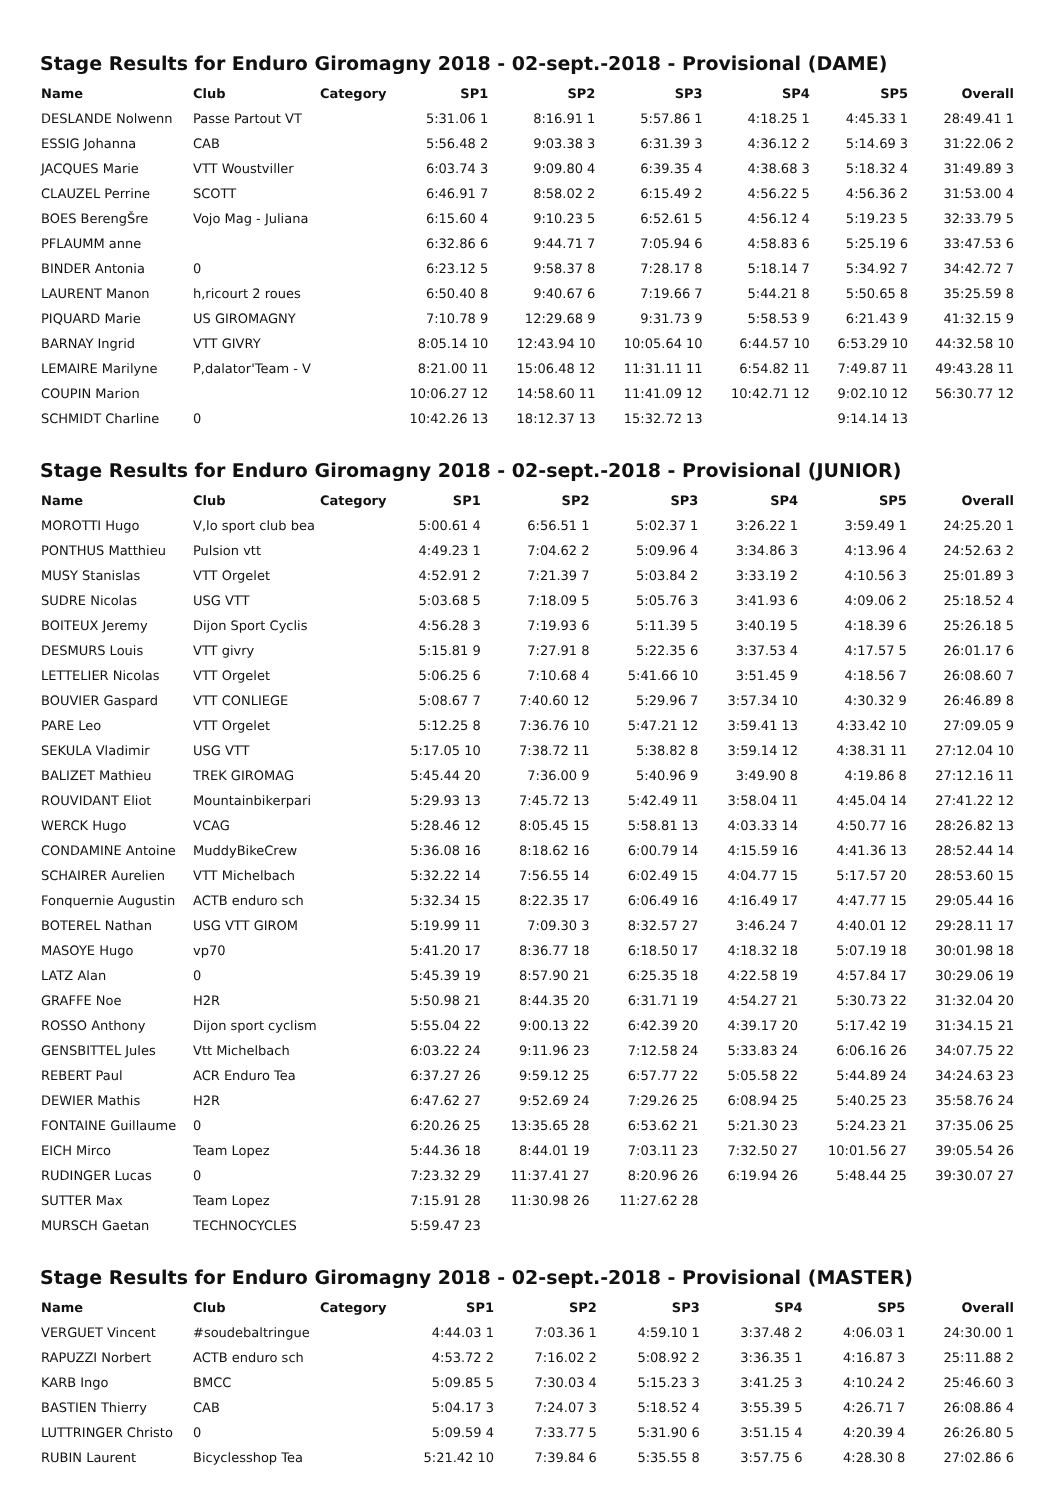Stage Results for Enduro Giromagny 2018 - 02-sept.-2018 - Provisional (DAME)
| Name | Club | Category | SP1 | SP2 | SP3 | SP4 | SP5 | Overall |
| --- | --- | --- | --- | --- | --- | --- | --- | --- |
| DESLANDE Nolwenn | Passe Partout VT | | 5:31.06 1 | 8:16.91 1 | 5:57.86 1 | 4:18.25 1 | 4:45.33 1 | 28:49.41 1 |
| ESSIG Johanna | CAB | | 5:56.48 2 | 9:03.38 3 | 6:31.39 3 | 4:36.12 2 | 5:14.69 3 | 31:22.06 2 |
| JACQUES Marie | VTT Woustviller | | 6:03.74 3 | 9:09.80 4 | 6:39.35 4 | 4:38.68 3 | 5:18.32 4 | 31:49.89 3 |
| CLAUZEL Perrine | SCOTT | | 6:46.91 7 | 8:58.02 2 | 6:15.49 2 | 4:56.22 5 | 4:56.36 2 | 31:53.00 4 |
| BOES BerengŠre | Vojo Mag - Juliana | | 6:15.60 4 | 9:10.23 5 | 6:52.61 5 | 4:56.12 4 | 5:19.23 5 | 32:33.79 5 |
| PFLAUMM anne | | | 6:32.86 6 | 9:44.71 7 | 7:05.94 6 | 4:58.83 6 | 5:25.19 6 | 33:47.53 6 |
| BINDER Antonia | 0 | | 6:23.12 5 | 9:58.37 8 | 7:28.17 8 | 5:18.14 7 | 5:34.92 7 | 34:42.72 7 |
| LAURENT Manon | h,ricourt 2 roues | | 6:50.40 8 | 9:40.67 6 | 7:19.66 7 | 5:44.21 8 | 5:50.65 8 | 35:25.59 8 |
| PIQUARD Marie | US GIROMAGNY | | 7:10.78 9 | 12:29.68 9 | 9:31.73 9 | 5:58.53 9 | 6:21.43 9 | 41:32.15 9 |
| BARNAY Ingrid | VTT GIVRY | | 8:05.14 10 | 12:43.94 10 | 10:05.64 10 | 6:44.57 10 | 6:53.29 10 | 44:32.58 10 |
| LEMAIRE Marilyne | P,dalator'Team - V | | 8:21.00 11 | 15:06.48 12 | 11:31.11 11 | 6:54.82 11 | 7:49.87 11 | 49:43.28 11 |
| COUPIN Marion | | | 10:06.27 12 | 14:58.60 11 | 11:41.09 12 | 10:42.71 12 | 9:02.10 12 | 56:30.77 12 |
| SCHMIDT Charline | 0 | | 10:42.26 13 | 18:12.37 13 | 15:32.72 13 | | 9:14.14 13 | |
Stage Results for Enduro Giromagny 2018 - 02-sept.-2018 - Provisional (JUNIOR)
| Name | Club | Category | SP1 | SP2 | SP3 | SP4 | SP5 | Overall |
| --- | --- | --- | --- | --- | --- | --- | --- | --- |
| MOROTTI Hugo | V,lo sport club bea | | 5:00.61 4 | 6:56.51 1 | 5:02.37 1 | 3:26.22 1 | 3:59.49 1 | 24:25.20 1 |
| PONTHUS Matthieu | Pulsion vtt | | 4:49.23 1 | 7:04.62 2 | 5:09.96 4 | 3:34.86 3 | 4:13.96 4 | 24:52.63 2 |
| MUSY Stanislas | VTT Orgelet | | 4:52.91 2 | 7:21.39 7 | 5:03.84 2 | 3:33.19 2 | 4:10.56 3 | 25:01.89 3 |
| SUDRE Nicolas | USG VTT | | 5:03.68 5 | 7:18.09 5 | 5:05.76 3 | 3:41.93 6 | 4:09.06 2 | 25:18.52 4 |
| BOITEUX Jeremy | Dijon Sport Cyclis | | 4:56.28 3 | 7:19.93 6 | 5:11.39 5 | 3:40.19 5 | 4:18.39 6 | 25:26.18 5 |
| DESMURS Louis | VTT givry | | 5:15.81 9 | 7:27.91 8 | 5:22.35 6 | 3:37.53 4 | 4:17.57 5 | 26:01.17 6 |
| LETTELIER Nicolas | VTT Orgelet | | 5:06.25 6 | 7:10.68 4 | 5:41.66 10 | 3:51.45 9 | 4:18.56 7 | 26:08.60 7 |
| BOUVIER Gaspard | VTT CONLIEGE | | 5:08.67 7 | 7:40.60 12 | 5:29.96 7 | 3:57.34 10 | 4:30.32 9 | 26:46.89 8 |
| PARE Leo | VTT Orgelet | | 5:12.25 8 | 7:36.76 10 | 5:47.21 12 | 3:59.41 13 | 4:33.42 10 | 27:09.05 9 |
| SEKULA Vladimir | USG VTT | | 5:17.05 10 | 7:38.72 11 | 5:38.82 8 | 3:59.14 12 | 4:38.31 11 | 27:12.04 10 |
| BALIZET Mathieu | TREK GIROMAG | | 5:45.44 20 | 7:36.00 9 | 5:40.96 9 | 3:49.90 8 | 4:19.86 8 | 27:12.16 11 |
| ROUVIDANT Eliot | Mountainbikerpari | | 5:29.93 13 | 7:45.72 13 | 5:42.49 11 | 3:58.04 11 | 4:45.04 14 | 27:41.22 12 |
| WERCK Hugo | VCAG | | 5:28.46 12 | 8:05.45 15 | 5:58.81 13 | 4:03.33 14 | 4:50.77 16 | 28:26.82 13 |
| CONDAMINE Antoine | MuddyBikeCrew | | 5:36.08 16 | 8:18.62 16 | 6:00.79 14 | 4:15.59 16 | 4:41.36 13 | 28:52.44 14 |
| SCHAIRER Aurelien | VTT Michelbach | | 5:32.22 14 | 7:56.55 14 | 6:02.49 15 | 4:04.77 15 | 5:17.57 20 | 28:53.60 15 |
| Fonquernie Augustin | ACTB enduro sch | | 5:32.34 15 | 8:22.35 17 | 6:06.49 16 | 4:16.49 17 | 4:47.77 15 | 29:05.44 16 |
| BOTEREL Nathan | USG VTT GIROM | | 5:19.99 11 | 7:09.30 3 | 8:32.57 27 | 3:46.24 7 | 4:40.01 12 | 29:28.11 17 |
| MASOYE Hugo | vp70 | | 5:41.20 17 | 8:36.77 18 | 6:18.50 17 | 4:18.32 18 | 5:07.19 18 | 30:01.98 18 |
| LATZ Alan | 0 | | 5:45.39 19 | 8:57.90 21 | 6:25.35 18 | 4:22.58 19 | 4:57.84 17 | 30:29.06 19 |
| GRAFFE Noe | H2R | | 5:50.98 21 | 8:44.35 20 | 6:31.71 19 | 4:54.27 21 | 5:30.73 22 | 31:32.04 20 |
| ROSSO Anthony | Dijon sport cyclism | | 5:55.04 22 | 9:00.13 22 | 6:42.39 20 | 4:39.17 20 | 5:17.42 19 | 31:34.15 21 |
| GENSBITTEL Jules | Vtt Michelbach | | 6:03.22 24 | 9:11.96 23 | 7:12.58 24 | 5:33.83 24 | 6:06.16 26 | 34:07.75 22 |
| REBERT Paul | ACR Enduro Tea | | 6:37.27 26 | 9:59.12 25 | 6:57.77 22 | 5:05.58 22 | 5:44.89 24 | 34:24.63 23 |
| DEWIER Mathis | H2R | | 6:47.62 27 | 9:52.69 24 | 7:29.26 25 | 6:08.94 25 | 5:40.25 23 | 35:58.76 24 |
| FONTAINE Guillaume | 0 | | 6:20.26 25 | 13:35.65 28 | 6:53.62 21 | 5:21.30 23 | 5:24.23 21 | 37:35.06 25 |
| EICH Mirco | Team Lopez | | 5:44.36 18 | 8:44.01 19 | 7:03.11 23 | 7:32.50 27 | 10:01.56 27 | 39:05.54 26 |
| RUDINGER Lucas | 0 | | 7:23.32 29 | 11:37.41 27 | 8:20.96 26 | 6:19.94 26 | 5:48.44 25 | 39:30.07 27 |
| SUTTER Max | Team Lopez | | 7:15.91 28 | 11:30.98 26 | 11:27.62 28 | | | |
| MURSCH Gaetan | TECHNOCYCLES | | 5:59.47 23 | | | | | |
Stage Results for Enduro Giromagny 2018 - 02-sept.-2018 - Provisional (MASTER)
| Name | Club | Category | SP1 | SP2 | SP3 | SP4 | SP5 | Overall |
| --- | --- | --- | --- | --- | --- | --- | --- | --- |
| VERGUET Vincent | #soudebaltringue | | 4:44.03 1 | 7:03.36 1 | 4:59.10 1 | 3:37.48 2 | 4:06.03 1 | 24:30.00 1 |
| RAPUZZI Norbert | ACTB enduro sch | | 4:53.72 2 | 7:16.02 2 | 5:08.92 2 | 3:36.35 1 | 4:16.87 3 | 25:11.88 2 |
| KARB Ingo | BMCC | | 5:09.85 5 | 7:30.03 4 | 5:15.23 3 | 3:41.25 3 | 4:10.24 2 | 25:46.60 3 |
| BASTIEN Thierry | CAB | | 5:04.17 3 | 7:24.07 3 | 5:18.52 4 | 3:55.39 5 | 4:26.71 7 | 26:08.86 4 |
| LUTTRINGER Christo | 0 | | 5:09.59 4 | 7:33.77 5 | 5:31.90 6 | 3:51.15 4 | 4:20.39 4 | 26:26.80 5 |
| RUBIN Laurent | Bicyclesshop Tea | | 5:21.42 10 | 7:39.84 6 | 5:35.55 8 | 3:57.75 6 | 4:28.30 8 | 27:02.86 6 |